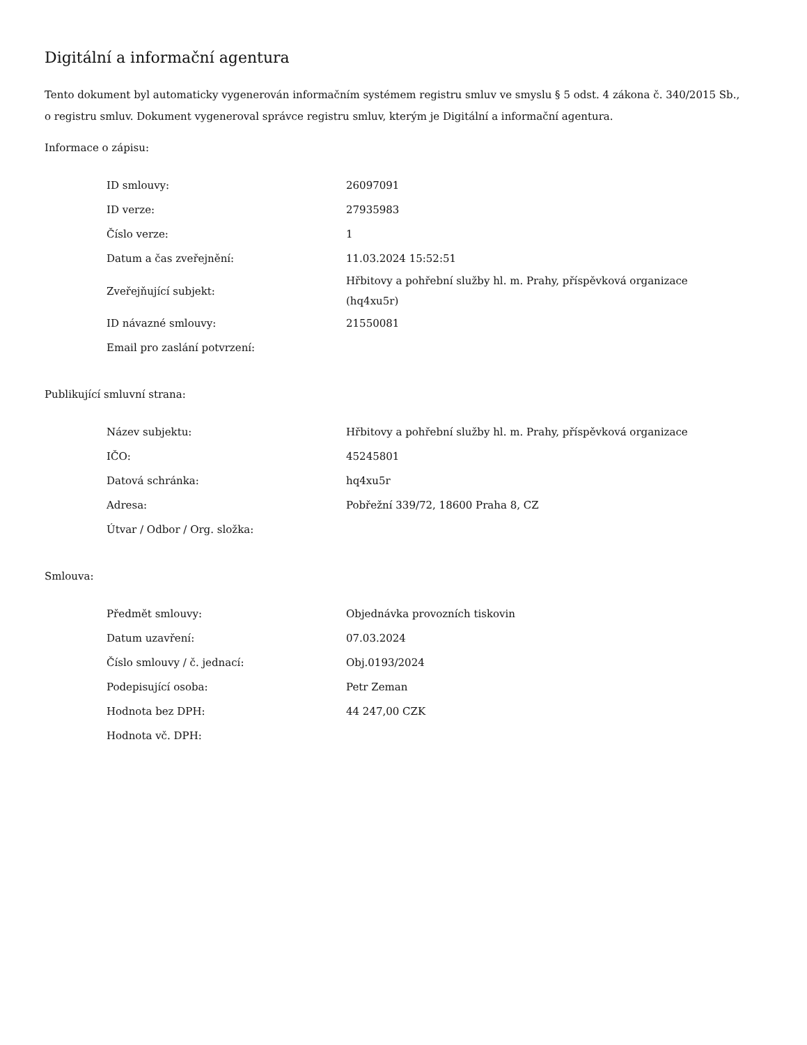Digitální a informační agentura
Tento dokument byl automaticky vygenerován informačním systémem registru smluv ve smyslu § 5 odst. 4 zákona č. 340/2015 Sb., o registru smluv. Dokument vygeneroval správce registru smluv, kterým je Digitální a informační agentura.
Informace o zápisu:
| ID smlouvy: | 26097091 |
| ID verze: | 27935983 |
| Číslo verze: | 1 |
| Datum a čas zveřejnění: | 11.03.2024 15:52:51 |
| Zveřejňující subjekt: | Hřbitovy a pohřební služby hl. m. Prahy, příspěvková organizace (hq4xu5r) |
| ID návazné smlouvy: | 21550081 |
| Email pro zaslání potvrzení: | |
Publikující smluvní strana:
| Název subjektu: | Hřbitovy a pohřební služby hl. m. Prahy, příspěvková organizace |
| IČO: | 45245801 |
| Datová schránka: | hq4xu5r |
| Adresa: | Pobřežní 339/72, 18600 Praha 8, CZ |
| Útvar / Odbor / Org. složka: | |
Smlouva:
| Předmět smlouvy: | Objednávka provozních tiskovin |
| Datum uzavření: | 07.03.2024 |
| Číslo smlouvy / č. jednací: | Obj.0193/2024 |
| Podepisující osoba: | Petr Zeman |
| Hodnota bez DPH: | 44 247,00 CZK |
| Hodnota vč. DPH: | |